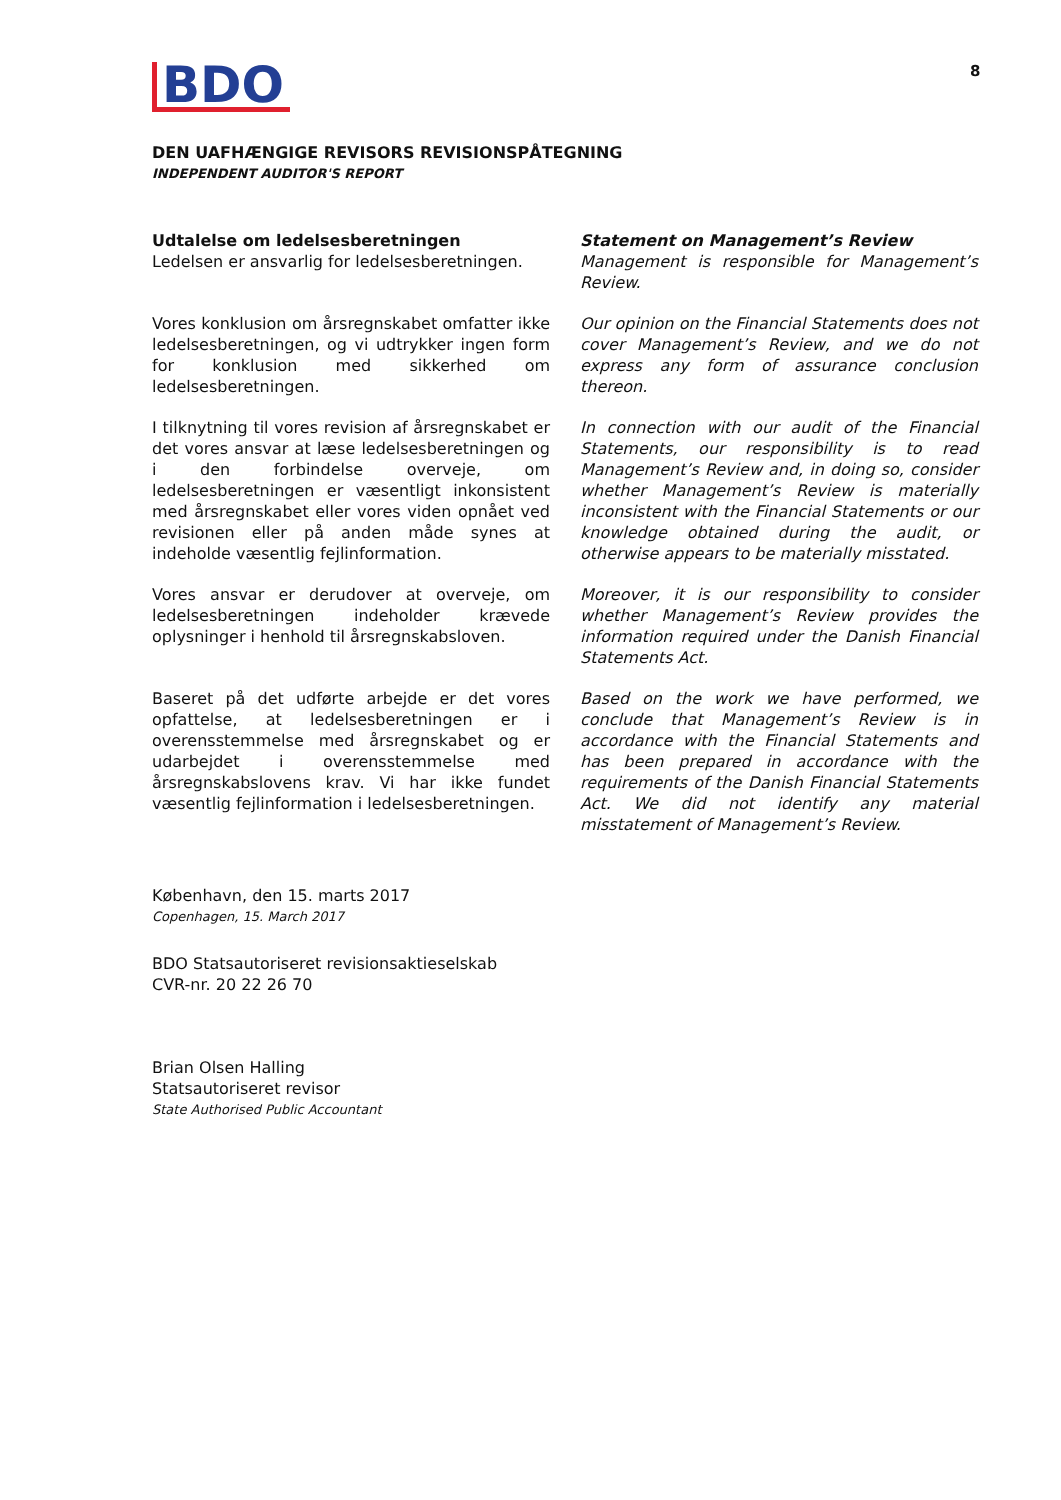BDO
8
DEN UAFHÆNGIGE REVISORS REVISIONSPÅTEGNING
INDEPENDENT AUDITOR'S REPORT
Udtalelse om ledelsesberetningen
Ledelsen er ansvarlig for ledelsesberetningen.
Statement on Management’s Review
Management is responsible for Management’s Review.
Vores konklusion om årsregnskabet omfatter ikke ledelsesberetningen, og vi udtrykker ingen form for konklusion med sikkerhed om ledelsesberetningen.
Our opinion on the Financial Statements does not cover Management’s Review, and we do not express any form of assurance conclusion thereon.
I tilknytning til vores revision af årsregnskabet er det vores ansvar at læse ledelsesberetningen og i den forbindelse overveje, om ledelsesberetningen er væsentligt inkonsistent med årsregnskabet eller vores viden opnået ved revisionen eller på anden måde synes at indeholde væsentlig fejlinformation.
In connection with our audit of the Financial Statements, our responsibility is to read Management’s Review and, in doing so, consider whether Management’s Review is materially inconsistent with the Financial Statements or our knowledge obtained during the audit, or otherwise appears to be materially misstated.
Vores ansvar er derudover at overveje, om ledelsesberetningen indeholder krævede oplysninger i henhold til årsregnskabsloven.
Moreover, it is our responsibility to consider whether Management’s Review provides the information required under the Danish Financial Statements Act.
Baseret på det udførte arbejde er det vores opfattelse, at ledelsesberetningen er i overensstemmelse med årsregnskabet og er udarbejdet i overensstemmelse med årsregnskabslovens krav. Vi har ikke fundet væsentlig fejlinformation i ledelsesberetningen.
Based on the work we have performed, we conclude that Management’s Review is in accordance with the Financial Statements and has been prepared in accordance with the requirements of the Danish Financial Statements Act. We did not identify any material misstatement of Management’s Review.
København, den 15. marts 2017
Copenhagen, 15. March 2017
BDO Statsautoriseret revisionsaktieselskab
CVR-nr. 20 22 26 70
Brian Olsen Halling
Statsautoriseret revisor
State Authorised Public Accountant